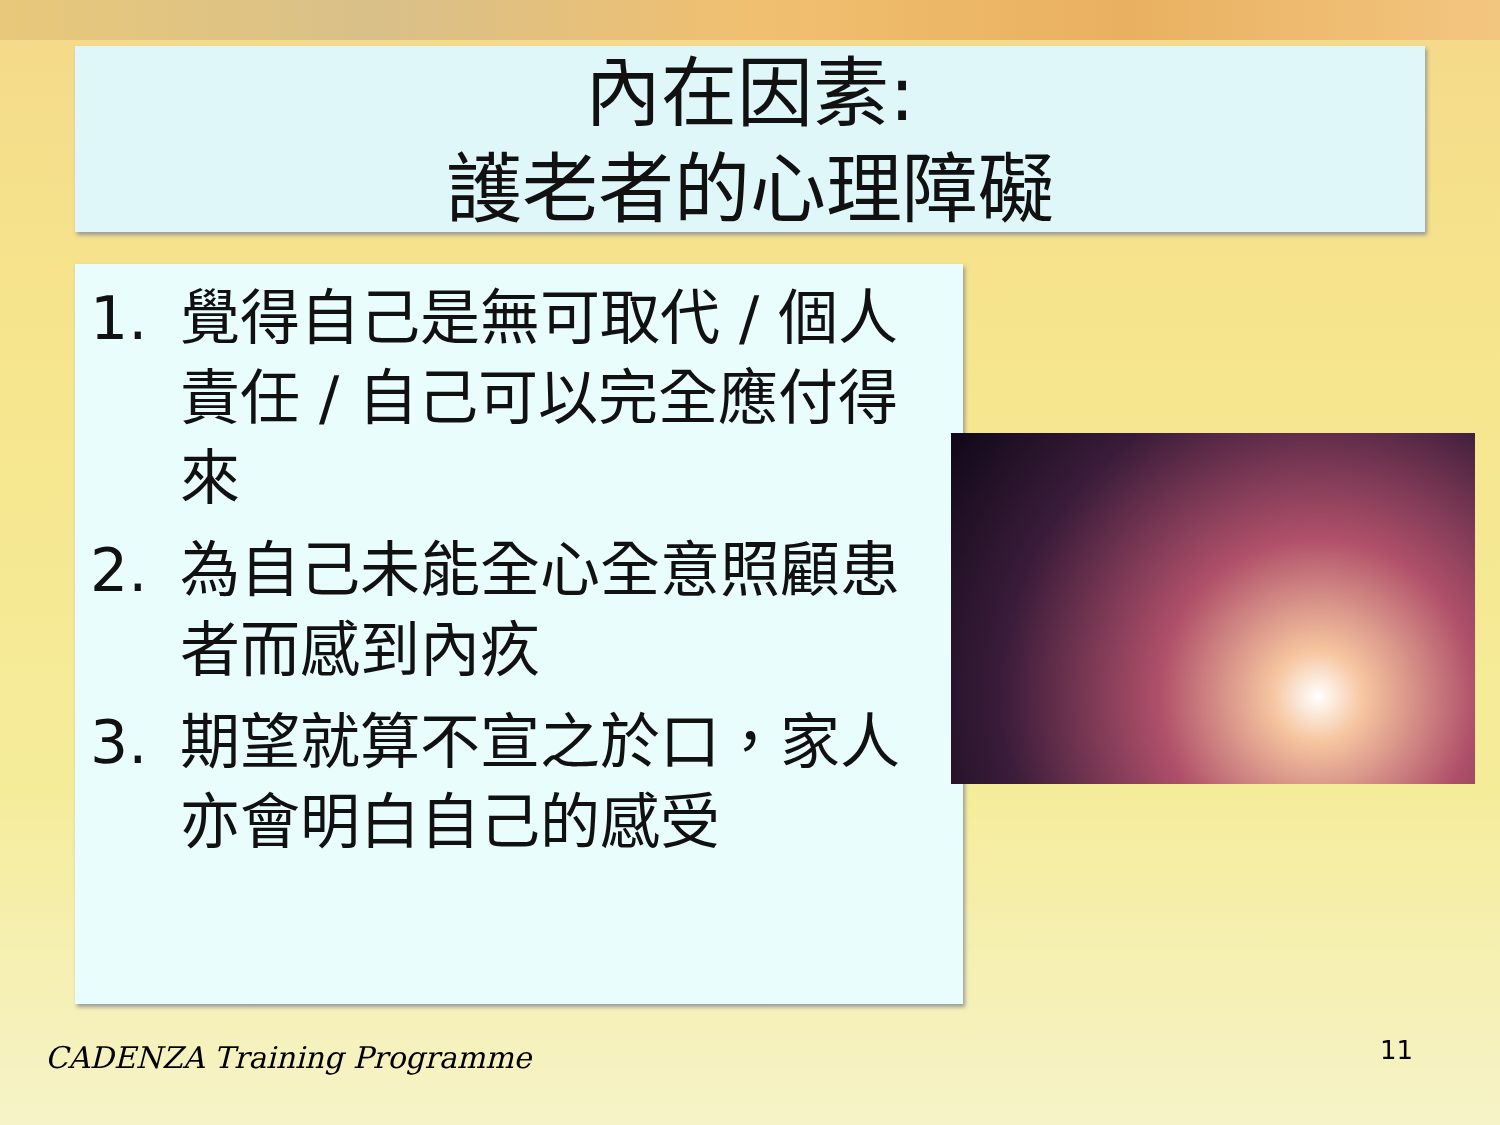內在因素:
護老者的心理障礙
1. 覺得自己是無可取代 / 個人責任 / 自己可以完全應付得來
2. 為自己未能全心全意照顧患者而感到內疚
3. 期望就算不宣之於口，家人亦會明白自己的感受
CADENZA Training Programme 11